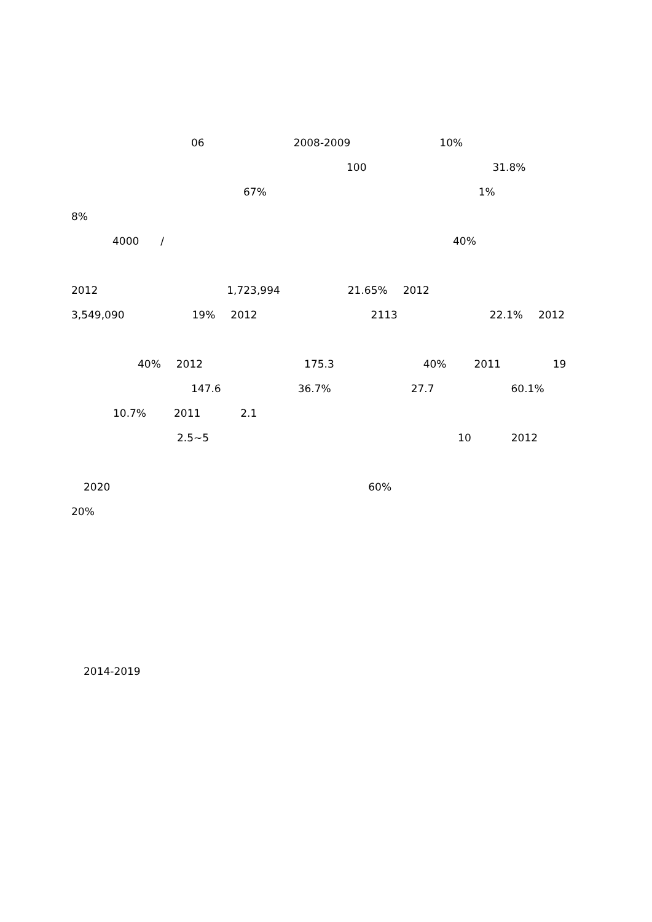06 2008-2009 10%
100 31.8%
67% 1%
8%
4000 / 40%
2012 1,723,994 21.65% 2012
3,549,090 19% 2012 2113 22.1% 2012
40% 2012 175.3 40% 2011 19
147.6 36.7% 27.7 60.1%
10.7% 2011 2.1
2.5~5 10 2012
2020 60%
20%
2014-2019